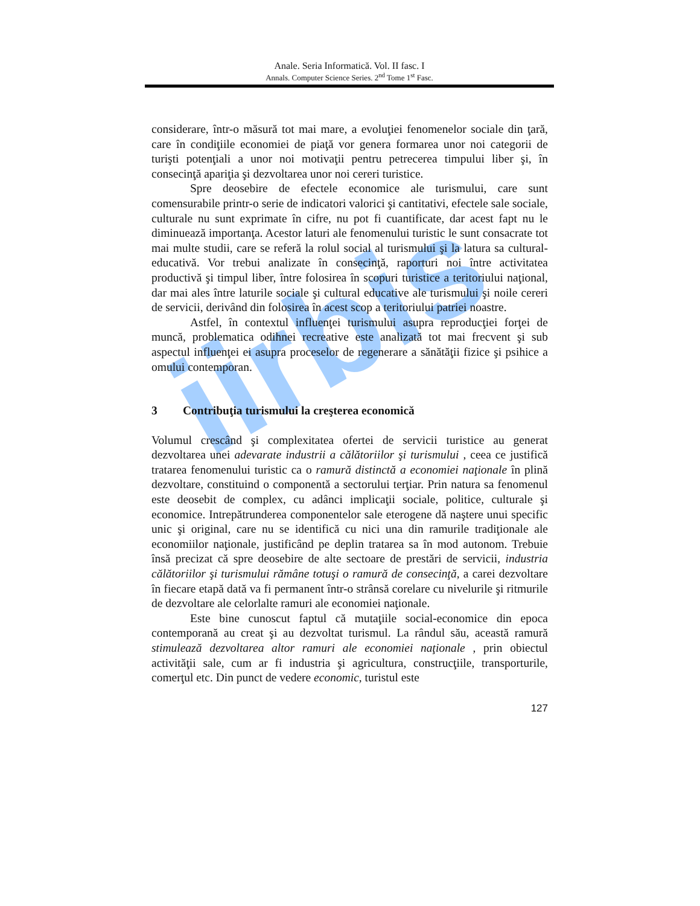iirbis
Anale. Seria Informatică. Vol. II fasc. I
Annals. Computer Science Series. 2<sup>nd</sup> Tome 1<sup>st</sup> Fasc.
considerare, într-o măsură tot mai mare, a evoluţiei fenomenelor sociale din ţară, care în condiţiile economiei de piaţă vor genera formarea unor noi categorii de turişti potenţiali a unor noi motivaţii pentru petrecerea timpului liber şi, în consecinţă apariţia şi dezvoltarea unor noi cereri turistice.
Spre deosebire de efectele economice ale turismului, care sunt comensurabile printr-o serie de indicatori valorici şi cantitativi, efectele sale sociale, culturale nu sunt exprimate în cifre, nu pot fi cuantificate, dar acest fapt nu le diminuează importanţa. Acestor laturi ale fenomenului turistic le sunt consacrate tot mai multe studii, care se referă la rolul social al turismului şi la latura sa cultural-educativă. Vor trebui analizate în consecinţă, raporturi noi între activitatea productivă şi timpul liber, între folosirea în scopuri turistice a teritoriului naţional, dar mai ales între laturile sociale şi cultural educative ale turismului şi noile cereri de servicii, derivând din folosirea în acest scop a teritoriului patriei noastre.
Astfel, în contextul influenţei turismului asupra reproducţiei forţei de muncă, problematica odihnei recreative este analizată tot mai frecvent şi sub aspectul influenţei ei asupra proceselor de regenerare a sănătăţii fizice şi psihice a omului contemporan.
3 Contribuţia turismului la creşterea economică
Volumul crescând şi complexitatea ofertei de servicii turistice au generat dezvoltarea unei adevarate industrii a călătoriilor şi turismului , ceea ce justifică tratarea fenomenului turistic ca o ramură distinctă a economiei naţionale în plină dezvoltare, constituind o componentă a sectorului terţiar. Prin natura sa fenomenul este deosebit de complex, cu adânci implicaţii sociale, politice, culturale şi economice. Intrepătrunderea componentelor sale eterogene dă naştere unui specific unic şi original, care nu se identifică cu nici una din ramurile tradiţionale ale economiilor naţionale, justificând pe deplin tratarea sa în mod autonom. Trebuie însă precizat că spre deosebire de alte sectoare de prestări de servicii, industria călătoriilor şi turismului rămâne totuşi o ramură de consecinţă, a carei dezvoltare în fiecare etapă dată va fi permanent într-o strânsă corelare cu nivelurile şi ritmurile de dezvoltare ale celorlalte ramuri ale economiei naţionale.
Este bine cunoscut faptul că mutaţiile social-economice din epoca contemporană au creat şi au dezvoltat turismul. La rândul său, această ramură stimulează dezvoltarea altor ramuri ale economiei naţionale , prin obiectul activităţii sale, cum ar fi industria şi agricultura, construcţiile, transporturile, comerţul etc. Din punct de vedere economic, turistul este
127